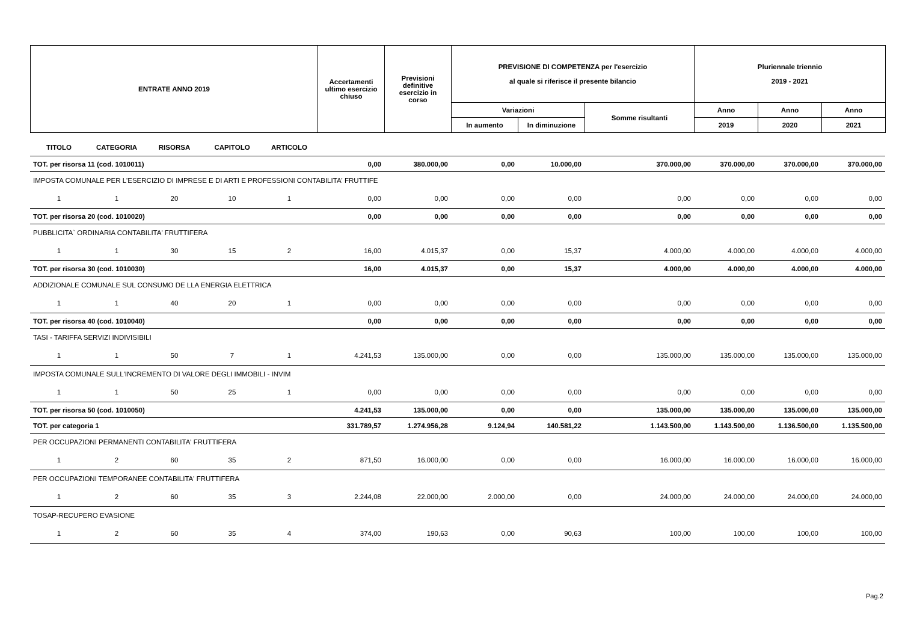| ENTRATE ANNO 2019 | Accertamenti ultimo esercizio chiuso | Previsioni definitive esercizio in corso | PREVISIONE DI COMPETENZA per l'esercizio al quale si riferisce il presente bilancio | | | Pluriennale triennio 2019 - 2021 | | |
| --- | --- | --- | --- | --- | --- | --- | --- | --- |
| | | | Variazioni | | Somme risultanti | Anno | Anno | Anno |
| | | | In aumento | In diminuzione | | 2019 | 2020 | 2021 |
| TITOLO | CATEGORIA | RISORSA | CAPITOLO | ARTICOLO | | | | | | | | |
| TOT. per risorsa 11 (cod. 1010011) | | | | | 0,00 | 380.000,00 | 0,00 | 10.000,00 | 370.000,00 | 370.000,00 | 370.000,00 | 370.000,00 |
| IMPOSTA COMUNALE PER L'ESERCIZIO DI IMPRESE E DI ARTI E PROFESSIONI CONTABILITA' FRUTTIFE | | | | | | | | | | | | |
| 1 | 1 | 20 | 10 | 1 | 0,00 | 0,00 | 0,00 | 0,00 | 0,00 | 0,00 | 0,00 | 0,00 |
| TOT. per risorsa 20 (cod. 1010020) | | | | | 0,00 | 0,00 | 0,00 | 0,00 | 0,00 | 0,00 | 0,00 | 0,00 |
| PUBBLICITA` ORDINARIA CONTABILITA' FRUTTIFERA | | | | | | | | | | | | |
| 1 | 1 | 30 | 15 | 2 | 16,00 | 4.015,37 | 0,00 | 15,37 | 4.000,00 | 4.000,00 | 4.000,00 | 4.000,00 |
| TOT. per risorsa 30 (cod. 1010030) | | | | | 16,00 | 4.015,37 | 0,00 | 15,37 | 4.000,00 | 4.000,00 | 4.000,00 | 4.000,00 |
| ADDIZIONALE COMUNALE SUL CONSUMO DE LLA ENERGIA ELETTRICA | | | | | | | | | | | | |
| 1 | 1 | 40 | 20 | 1 | 0,00 | 0,00 | 0,00 | 0,00 | 0,00 | 0,00 | 0,00 | 0,00 |
| TOT. per risorsa 40 (cod. 1010040) | | | | | 0,00 | 0,00 | 0,00 | 0,00 | 0,00 | 0,00 | 0,00 | 0,00 |
| TASI - TARIFFA SERVIZI INDIVISIBILI | | | | | | | | | | | | |
| 1 | 1 | 50 | 7 | 1 | 4.241,53 | 135.000,00 | 0,00 | 0,00 | 135.000,00 | 135.000,00 | 135.000,00 | 135.000,00 |
| IMPOSTA COMUNALE SULL'INCREMENTO DI VALORE DEGLI IMMOBILI - INVIM | | | | | | | | | | | | |
| 1 | 1 | 50 | 25 | 1 | 0,00 | 0,00 | 0,00 | 0,00 | 0,00 | 0,00 | 0,00 | 0,00 |
| TOT. per risorsa 50 (cod. 1010050) | | | | | 4.241,53 | 135.000,00 | 0,00 | 0,00 | 135.000,00 | 135.000,00 | 135.000,00 | 135.000,00 |
| TOT. per categoria 1 | | | | | 331.789,57 | 1.274.956,28 | 9.124,94 | 140.581,22 | 1.143.500,00 | 1.143.500,00 | 1.136.500,00 | 1.135.500,00 |
| PER OCCUPAZIONI PERMANENTI CONTABILITA' FRUTTIFERA | | | | | | | | | | | | |
| 1 | 2 | 60 | 35 | 2 | 871,50 | 16.000,00 | 0,00 | 0,00 | 16.000,00 | 16.000,00 | 16.000,00 | 16.000,00 |
| PER OCCUPAZIONI TEMPORANEE CONTABILITA' FRUTTIFERA | | | | | | | | | | | | |
| 1 | 2 | 60 | 35 | 3 | 2.244,08 | 22.000,00 | 2.000,00 | 0,00 | 24.000,00 | 24.000,00 | 24.000,00 | 24.000,00 |
| TOSAP-RECUPERO EVASIONE | | | | | | | | | | | | |
| 1 | 2 | 60 | 35 | 4 | 374,00 | 190,63 | 0,00 | 90,63 | 100,00 | 100,00 | 100,00 | 100,00 |
Pag.2